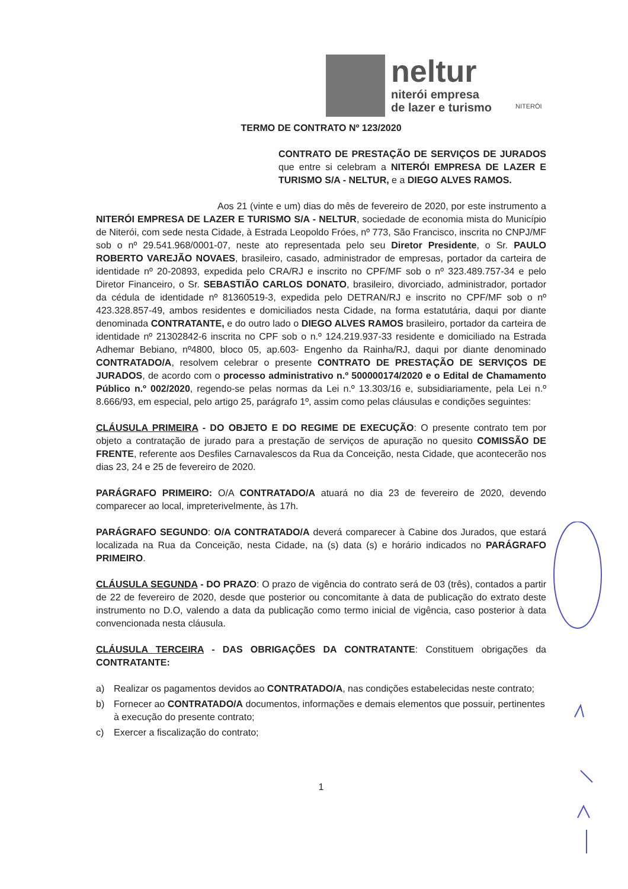neltur
niterói empresa
de lazer e turismo
NITERÓI
TERMO DE CONTRATO Nº 123/2020
CONTRATO DE PRESTAÇÃO DE SERVIÇOS DE JURADOS que entre si celebram a NITERÓI EMPRESA DE LAZER E TURISMO S/A - NELTUR, e a DIEGO ALVES RAMOS.
Aos 21 (vinte e um) dias do mês de fevereiro de 2020, por este instrumento a NITERÓI EMPRESA DE LAZER E TURISMO S/A - NELTUR, sociedade de economia mista do Município de Niterói, com sede nesta Cidade, à Estrada Leopoldo Fróes, nº 773, São Francisco, inscrita no CNPJ/MF sob o nº 29.541.968/0001-07, neste ato representada pelo seu Diretor Presidente, o Sr. PAULO ROBERTO VAREJÃO NOVAES, brasileiro, casado, administrador de empresas, portador da carteira de identidade nº 20-20893, expedida pelo CRA/RJ e inscrito no CPF/MF sob o nº 323.489.757-34 e pelo Diretor Financeiro, o Sr. SEBASTIÃO CARLOS DONATO, brasileiro, divorciado, administrador, portador da cédula de identidade nº 81360519-3, expedida pelo DETRAN/RJ e inscrito no CPF/MF sob o nº 423.328.857-49, ambos residentes e domiciliados nesta Cidade, na forma estatutária, daqui por diante denominada CONTRATANTE, e do outro lado o DIEGO ALVES RAMOS brasileiro, portador da carteira de identidade nº 21302842-6 inscrita no CPF sob o n.º 124.219.937-33 residente e domiciliado na Estrada Adhemar Bebiano, nº4800, bloco 05, ap.603- Engenho da Rainha/RJ, daqui por diante denominado CONTRATADO/A, resolvem celebrar o presente CONTRATO DE PRESTAÇÃO DE SERVIÇOS DE JURADOS, de acordo com o processo administrativo n.º 500000174/2020 e o Edital de Chamamento Público n.º 002/2020, regendo-se pelas normas da Lei n.º 13.303/16 e, subsidiariamente, pela Lei n.º 8.666/93, em especial, pelo artigo 25, parágrafo 1º, assim como pelas cláusulas e condições seguintes:
CLÁUSULA PRIMEIRA - DO OBJETO E DO REGIME DE EXECUÇÃO: O presente contrato tem por objeto a contratação de jurado para a prestação de serviços de apuração no quesito COMISSÃO DE FRENTE, referente aos Desfiles Carnavalescos da Rua da Conceição, nesta Cidade, que acontecerão nos dias 23, 24 e 25 de fevereiro de 2020.
PARÁGRAFO PRIMEIRO: O/A CONTRATADO/A atuará no dia 23 de fevereiro de 2020, devendo comparecer ao local, impreterivelmente, às 17h.
PARÁGRAFO SEGUNDO: O/A CONTRATADO/A deverá comparecer à Cabine dos Jurados, que estará localizada na Rua da Conceição, nesta Cidade, na (s) data (s) e horário indicados no PARÁGRAFO PRIMEIRO.
CLÁUSULA SEGUNDA - DO PRAZO: O prazo de vigência do contrato será de 03 (três), contados a partir de 22 de fevereiro de 2020, desde que posterior ou concomitante à data de publicação do extrato deste instrumento no D.O, valendo a data da publicação como termo inicial de vigência, caso posterior à data convencionada nesta cláusula.
CLÁUSULA TERCEIRA - DAS OBRIGAÇÕES DA CONTRATANTE: Constituem obrigações da CONTRATANTE:
a) Realizar os pagamentos devidos ao CONTRATADO/A, nas condições estabelecidas neste contrato;
b) Fornecer ao CONTRATADO/A documentos, informações e demais elementos que possuir, pertinentes à execução do presente contrato;
c) Exercer a fiscalização do contrato;
1